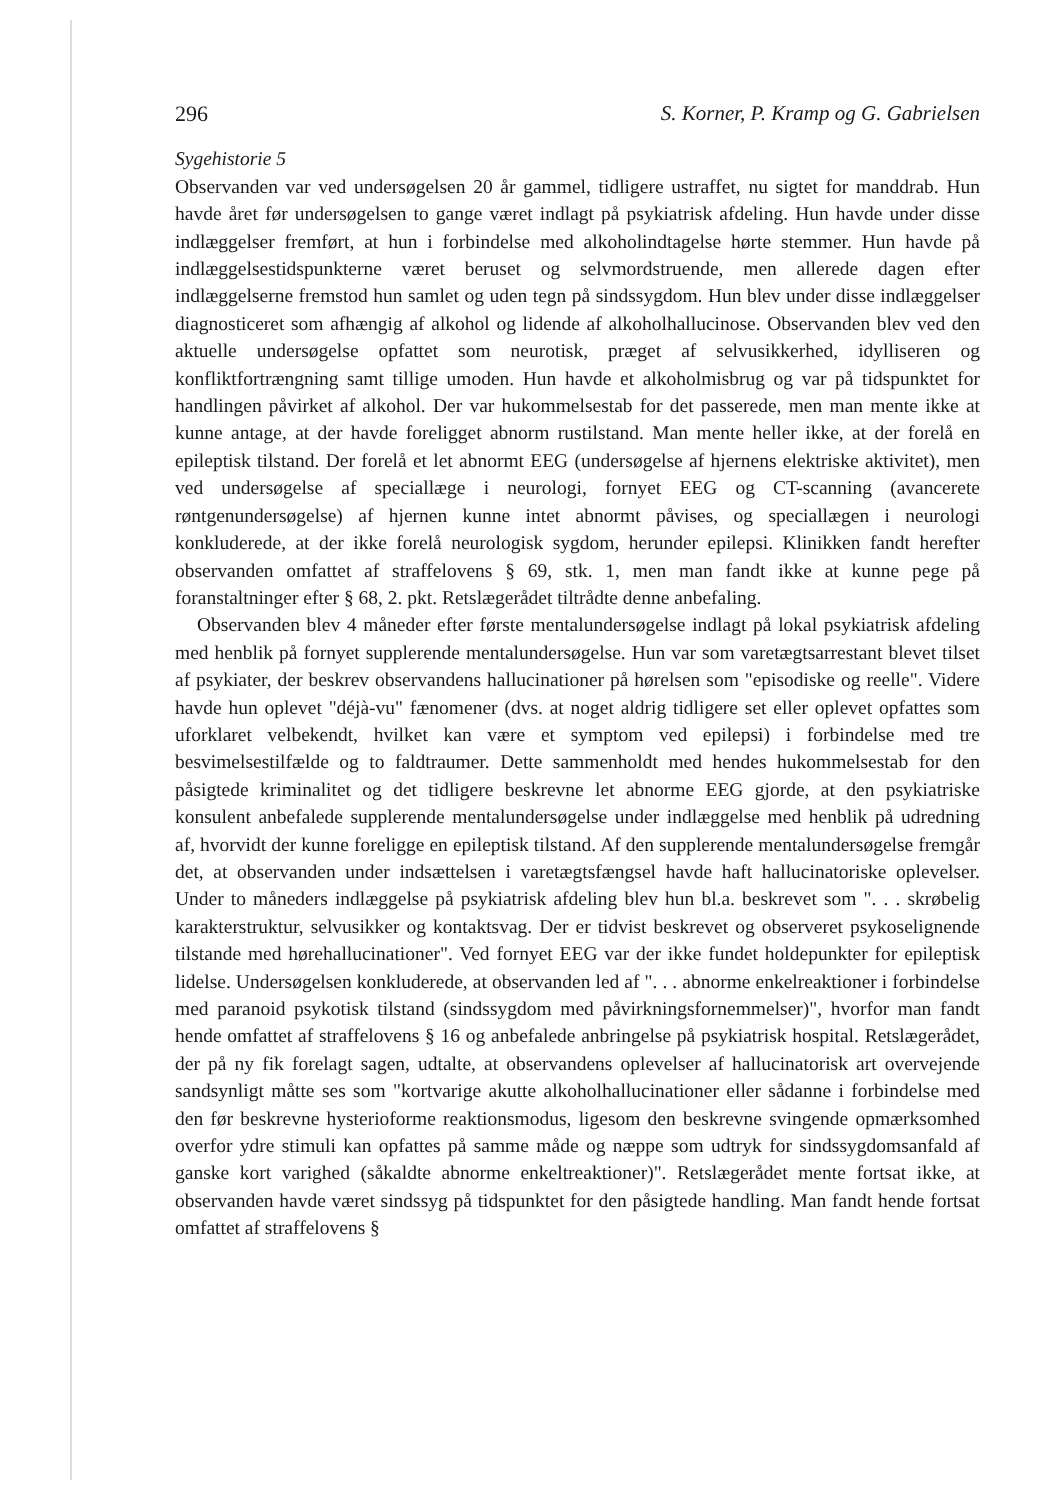296 S. Korner, P. Kramp og G. Gabrielsen
Sygehistorie 5
Observanden var ved undersøgelsen 20 år gammel, tidligere ustraffet, nu sigtet for manddrab. Hun havde året før undersøgelsen to gange været indlagt på psykiatrisk afdeling. Hun havde under disse indlæggelser fremført, at hun i forbindelse med alkoholindtagelse hørte stemmer. Hun havde på indlæggelsestidspunkterne været beruset og selvmordstruende, men allerede dagen efter indlæggelserne fremstod hun samlet og uden tegn på sindssygdom. Hun blev under disse indlæggelser diagnosticeret som afhængig af alkohol og lidende af alkoholhallucinose. Observanden blev ved den aktuelle undersøgelse opfattet som neurotisk, præget af selvusikkerhed, idylliseren og konfliktfortrængning samt tillige umoden. Hun havde et alkoholmisbrug og var på tidspunktet for handlingen påvirket af alkohol. Der var hukommelsestab for det passerede, men man mente ikke at kunne antage, at der havde foreligget abnorm rustilstand. Man mente heller ikke, at der forelå en epileptisk tilstand. Der forelå et let abnormt EEG (undersøgelse af hjernens elektriske aktivitet), men ved undersøgelse af speciallæge i neurologi, fornyet EEG og CT-scanning (avancerete røntgenundersøgelse) af hjernen kunne intet abnormt påvises, og speciallægen i neurologi konkluderede, at der ikke forelå neurologisk sygdom, herunder epilepsi. Klinikken fandt herefter observanden omfattet af straffelovens § 69, stk. 1, men man fandt ikke at kunne pege på foranstaltninger efter § 68, 2. pkt. Retslægerådet tiltrådte denne anbefaling.
Observanden blev 4 måneder efter første mentalundersøgelse indlagt på lokal psykiatrisk afdeling med henblik på fornyet supplerende mentalundersøgelse. Hun var som varetægtsarrestant blevet tilset af psykiater, der beskrev observandens hallucinationer på hørelsen som "episodiske og reelle". Videre havde hun oplevet "déjà-vu" fænomener (dvs. at noget aldrig tidligere set eller oplevet opfattes som uforklaret velbekendt, hvilket kan være et symptom ved epilepsi) i forbindelse med tre besvimelsestilfælde og to faldtraumer. Dette sammenholdt med hendes hukommelsestab for den påsigtede kriminalitet og det tidligere beskrevne let abnorme EEG gjorde, at den psykiatriske konsulent anbefalede supplerende mentalundersøgelse under indlæggelse med henblik på udredning af, hvorvidt der kunne foreligge en epileptisk tilstand. Af den supplerende mentalundersøgelse fremgår det, at observanden under indsættelsen i varetægtsfængsel havde haft hallucinatoriske oplevelser. Under to måneders indlæggelse på psykiatrisk afdeling blev hun bl.a. beskrevet som ". . . skrøbelig karakterstruktur, selvusikker og kontaktsvag. Der er tidvist beskrevet og observeret psykoselignende tilstande med hørehallucinationer". Ved fornyet EEG var der ikke fundet holdepunkter for epileptisk lidelse. Undersøgelsen konkluderede, at observanden led af ". . . abnorme enkelreaktioner i forbindelse med paranoid psykotisk tilstand (sindssygdom med påvirkningsfornemmelser)", hvorfor man fandt hende omfattet af straffelovens § 16 og anbefalede anbringelse på psykiatrisk hospital. Retslægerådet, der på ny fik forelagt sagen, udtalte, at observandens oplevelser af hallucinatorisk art overvejende sandsynligt måtte ses som "kortvarige akutte alkoholhallucinationer eller sådanne i forbindelse med den før beskrevne hysterioforme reaktionsmodus, ligesom den beskrevne svingende opmærksomhed overfor ydre stimuli kan opfattes på samme måde og næppe som udtryk for sindssygdomsanfald af ganske kort varighed (såkaldte abnorme enkeltreaktioner)". Retslægerådet mente fortsat ikke, at observanden havde været sindssyg på tidspunktet for den påsigtede handling. Man fandt hende fortsat omfattet af straffelovens §